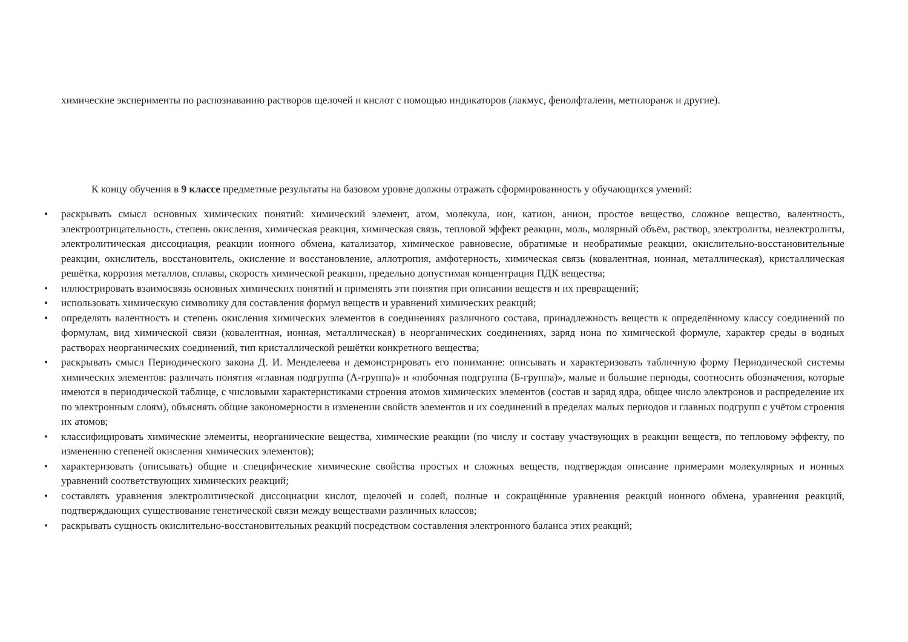химические эксперименты по распознаванию растворов щелочей и кислот с помощью индикаторов (лакмус, фенолфталеин, метилоранж и другие).
К концу обучения в 9 классе предметные результаты на базовом уровне должны отражать сформированность у обучающихся умений:
• раскрывать смысл основных химических понятий: химический элемент, атом, молекула, ион, катион, анион, простое вещество, сложное вещество, валентность, электроотрицательность, степень окисления, химическая реакция, химическая связь, тепловой эффект реакции, моль, молярный объём, раствор, электролиты, неэлектролиты, электролитическая диссоциация, реакции ионного обмена, катализатор, химическое равновесие, обратимые и необратимые реакции, окислительно-восстановительные реакции, окислитель, восстановитель, окисление и восстановление, аллотропия, амфотерность, химическая связь (ковалентная, ионная, металлическая), кристаллическая решётка, коррозия металлов, сплавы, скорость химической реакции, предельно допустимая концентрация ПДК вещества;
• иллюстрировать взаимосвязь основных химических понятий и применять эти понятия при описании веществ и их превращений;
• использовать химическую символику для составления формул веществ и уравнений химических реакций;
• определять валентность и степень окисления химических элементов в соединениях различного состава, принадлежность веществ к определённому классу соединений по формулам, вид химической связи (ковалентная, ионная, металлическая) в неорганических соединениях, заряд иона по химической формуле, характер среды в водных растворах неорганических соединений, тип кристаллической решётки конкретного вещества;
• раскрывать смысл Периодического закона Д. И. Менделеева и демонстрировать его понимание: описывать и характеризовать табличную форму Периодической системы химических элементов: различать понятия «главная подгруппа (А-группа)» и «побочная подгруппа (Б-группа)», малые и большие периоды, соотносить обозначения, которые имеются в периодической таблице, с числовыми характеристиками строения атомов химических элементов (состав и заряд ядра, общее число электронов и распределение их по электронным слоям), объяснять общие закономерности в изменении свойств элементов и их соединений в пределах малых периодов и главных подгрупп с учётом строения их атомов;
• классифицировать химические элементы, неорганические вещества, химические реакции (по числу и составу участвующих в реакции веществ, по тепловому эффекту, по изменению степеней окисления химических элементов);
• характеризовать (описывать) общие и специфические химические свойства простых и сложных веществ, подтверждая описание примерами молекулярных и ионных уравнений соответствующих химических реакций;
• составлять уравнения электролитической диссоциации кислот, щелочей и солей, полные и сокращённые уравнения реакций ионного обмена, уравнения реакций, подтверждающих существование генетической связи между веществами различных классов;
• раскрывать сущность окислительно-восстановительных реакций посредством составления электронного баланса этих реакций;